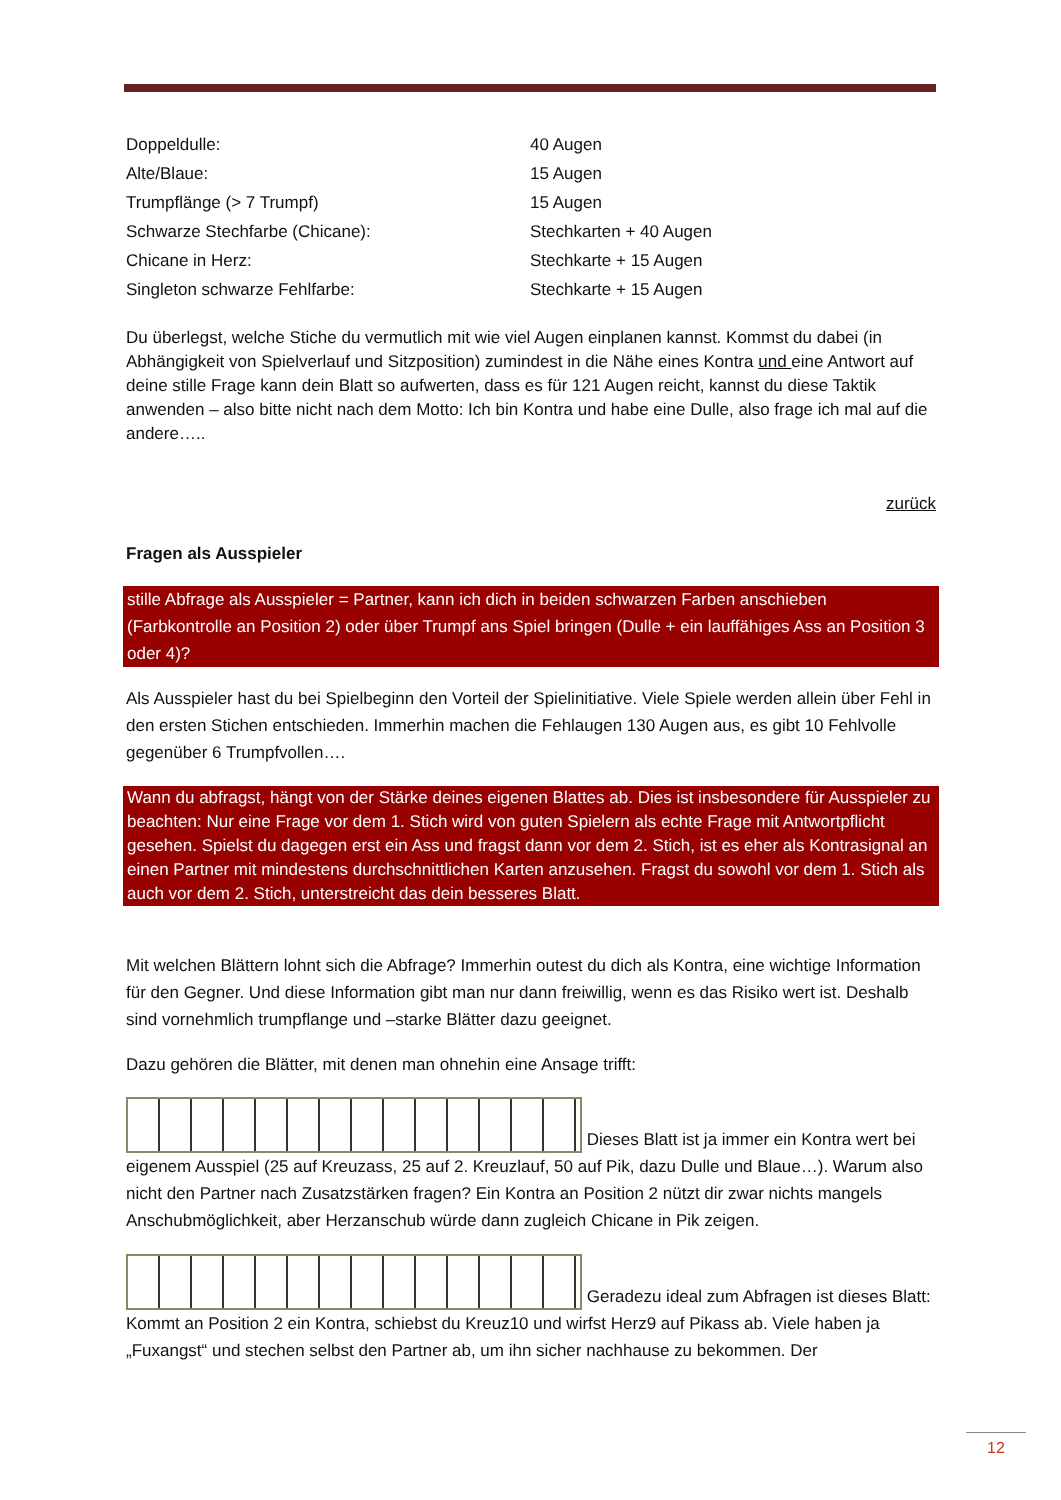| Doppeldulle: | 40 Augen |
| Alte/Blaue: | 15 Augen |
| Trumpflänge (> 7 Trumpf) | 15 Augen |
| Schwarze Stechfarbe (Chicane): | Stechkarten + 40 Augen |
| Chicane in Herz: | Stechkarte + 15 Augen |
| Singleton schwarze Fehlfarbe: | Stechkarte + 15 Augen |
Du überlegst, welche Stiche du vermutlich mit wie viel Augen einplanen kannst. Kommst du dabei (in Abhängigkeit von Spielverlauf und Sitzposition) zumindest in die Nähe eines Kontra und eine Antwort auf deine stille Frage kann dein Blatt so aufwerten, dass es für 121 Augen reicht, kannst du diese Taktik anwenden – also bitte nicht nach dem Motto: Ich bin Kontra und habe eine Dulle, also frage ich mal auf die andere…..
zurück
Fragen als Ausspieler
stille Abfrage als Ausspieler = Partner, kann ich dich in beiden schwarzen Farben anschieben (Farbkontrolle an Position 2) oder über Trumpf ans Spiel bringen (Dulle + ein lauffähiges Ass an Position 3 oder 4)?
Als Ausspieler hast du bei Spielbeginn den Vorteil der Spielinitiative. Viele Spiele werden allein über Fehl in den ersten Stichen entschieden. Immerhin machen die Fehlaugen 130 Augen aus, es gibt 10 Fehlvolle gegenüber 6 Trumpfvollen….
Wann du abfragst, hängt von der Stärke deines eigenen Blattes ab. Dies ist insbesondere für Ausspieler zu beachten: Nur eine Frage vor dem 1. Stich wird von guten Spielern als echte Frage mit Antwortpflicht gesehen. Spielst du dagegen erst ein Ass und fragst dann vor dem 2. Stich, ist es eher als Kontrasignal an einen Partner mit mindestens durchschnittlichen Karten anzusehen. Fragst du sowohl vor dem 1. Stich als auch vor dem 2. Stich, unterstreicht das dein besseres Blatt.
Mit welchen Blättern lohnt sich die Abfrage? Immerhin outest du dich als Kontra, eine wichtige Information für den Gegner. Und diese Information gibt man nur dann freiwillig, wenn es das Risiko wert ist. Deshalb sind vornehmlich trumpflange und –starke Blätter dazu geeignet.
Dazu gehören die Blätter, mit denen man ohnehin eine Ansage trifft:
Dieses Blatt ist ja immer ein Kontra wert bei eigenem Ausspiel (25 auf Kreuzass, 25 auf 2. Kreuzlauf, 50 auf Pik, dazu Dulle und Blaue…). Warum also nicht den Partner nach Zusatzstärken fragen? Ein Kontra an Position 2 nützt dir zwar nichts mangels Anschubmöglichkeit, aber Herzanschub würde dann zugleich Chicane in Pik zeigen.
Geradezu ideal zum Abfragen ist dieses Blatt: Kommt an Position 2 ein Kontra, schiebst du Kreuz10 und wirfst Herz9 auf Pikass ab. Viele haben ja „Fuxangst“ und stechen selbst den Partner ab, um ihn sicher nachhause zu bekommen. Der
12